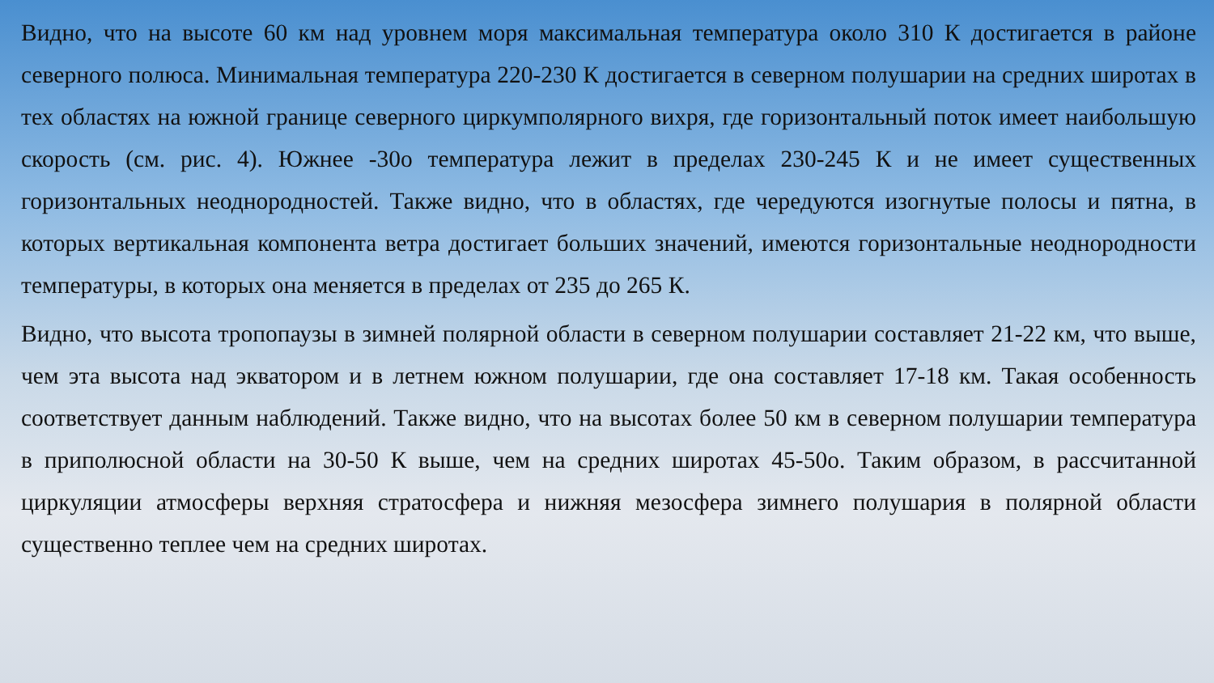Видно, что на высоте 60 км над уровнем моря максимальная температура около 310 К достигается в районе северного полюса. Минимальная температура 220-230 К достигается в северном полушарии на средних широтах в тех областях на южной границе северного циркумполярного вихря, где горизонтальный поток имеет наибольшую скорость (см. рис. 4). Южнее -30о температура лежит в пределах 230-245 К и не имеет существенных горизонтальных неоднородностей. Также видно, что в областях, где чередуются изогнутые полосы и пятна, в которых вертикальная компонента ветра достигает больших значений, имеются горизонтальные неоднородности температуры, в которых она меняется в пределах от 235 до 265 К.
Видно, что высота тропопаузы в зимней полярной области в северном полушарии составляет 21-22 км, что выше, чем эта высота над экватором и в летнем южном полушарии, где она составляет 17-18 км. Такая особенность соответствует данным наблюдений. Также видно, что на высотах более 50 км в северном полушарии температура в приполюсной области на 30-50 К выше, чем на средних широтах 45-50о. Таким образом, в рассчитанной циркуляции атмосферы верхняя стратосфера и нижняя мезосфера зимнего полушария в полярной области существенно теплее чем на средних широтах.